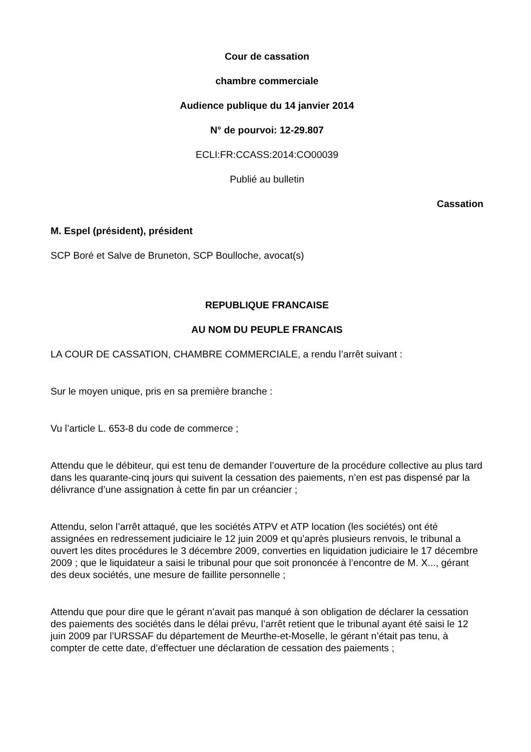Cour de cassation
chambre commerciale
Audience publique du 14 janvier 2014
N° de pourvoi: 12-29.807
ECLI:FR:CCASS:2014:CO00039
Publié au bulletin
Cassation
M. Espel (président), président
SCP Boré et Salve de Bruneton, SCP Boulloche, avocat(s)
REPUBLIQUE FRANCAISE
AU NOM DU PEUPLE FRANCAIS
LA COUR DE CASSATION, CHAMBRE COMMERCIALE, a rendu l’arrêt suivant :
Sur le moyen unique, pris en sa première branche :
Vu l’article L. 653-8 du code de commerce ;
Attendu que le débiteur, qui est tenu de demander l’ouverture de la procédure collective au plus tard dans les quarante-cinq jours qui suivent la cessation des paiements, n’en est pas dispensé par la délivrance d’une assignation à cette fin par un créancier ;
Attendu, selon l’arrêt attaqué, que les sociétés ATPV et ATP location (les sociétés) ont été assignées en redressement judiciaire le 12 juin 2009 et qu’après plusieurs renvois, le tribunal a ouvert les dites procédures le 3 décembre 2009, converties en liquidation judiciaire le 17 décembre 2009 ; que le liquidateur a saisi le tribunal pour que soit prononcée à l’encontre de M. X..., gérant des deux sociétés, une mesure de faillite personnelle ;
Attendu que pour dire que le gérant n’avait pas manqué à son obligation de déclarer la cessation des paiements des sociétés dans le délai prévu, l’arrêt retient que le tribunal ayant été saisi le 12 juin 2009 par l’URSSAF du département de Meurthe-et-Moselle, le gérant n’était pas tenu, à compter de cette date, d’effectuer une déclaration de cessation des paiements ;